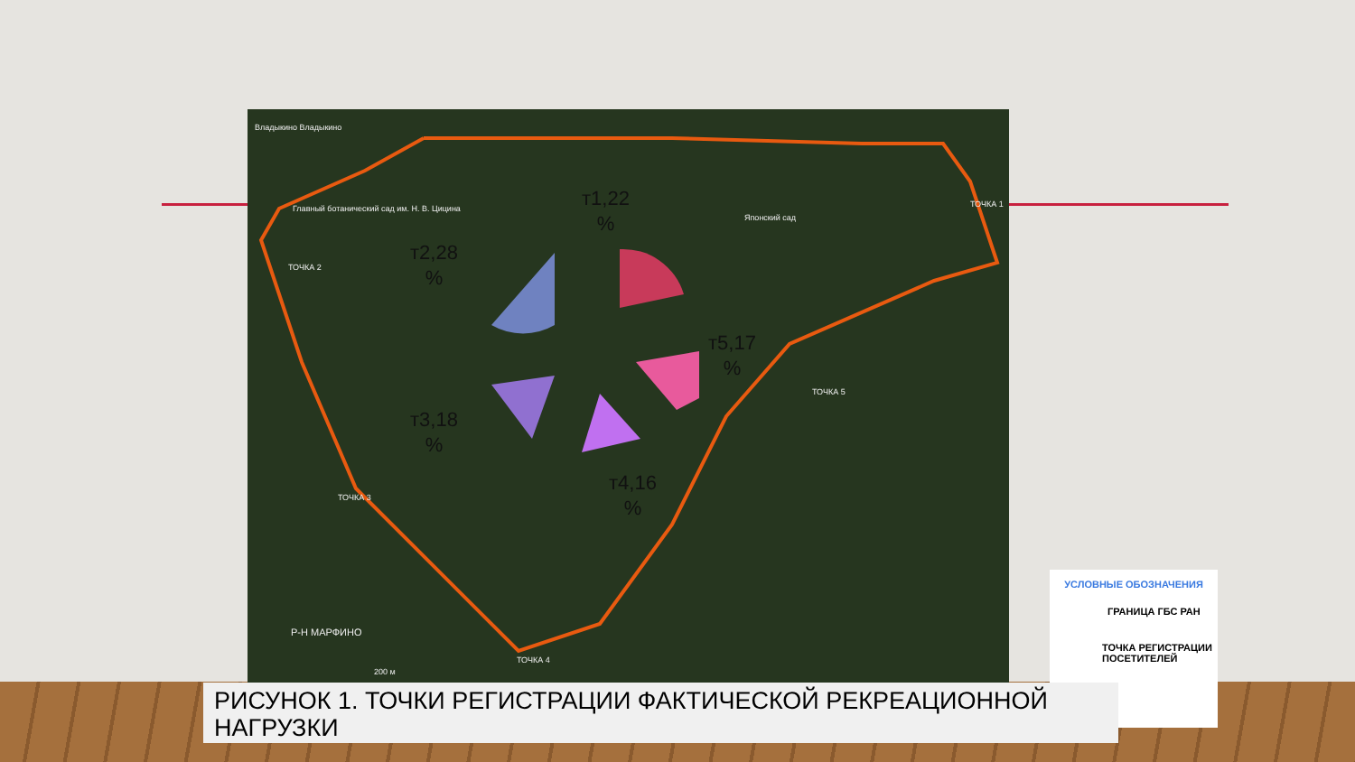т1,22
%
т2,28
%
т3,18
%
т4,16
%
т5,17
%
Владыкино Владыкино
ТОЧКА 1
ТОЧКА 2
ТОЧКА 3
ТОЧКА 4
ТОЧКА 5
Японский сад
Главный ботанический сад им. Н. В. Цицина
Р-Н МАРФИНО
200 м
УСЛОВНЫЕ ОБОЗНАЧЕНИЯ
ГРАНИЦА ГБС РАН
ТОЧКА РЕГИСТРАЦИИ
ПОСЕТИТЕЛЕЙ
РИСУНОК 1. ТОЧКИ РЕГИСТРАЦИИ ФАКТИЧЕСКОЙ РЕКРЕАЦИОННОЙ
НАГРУЗКИ